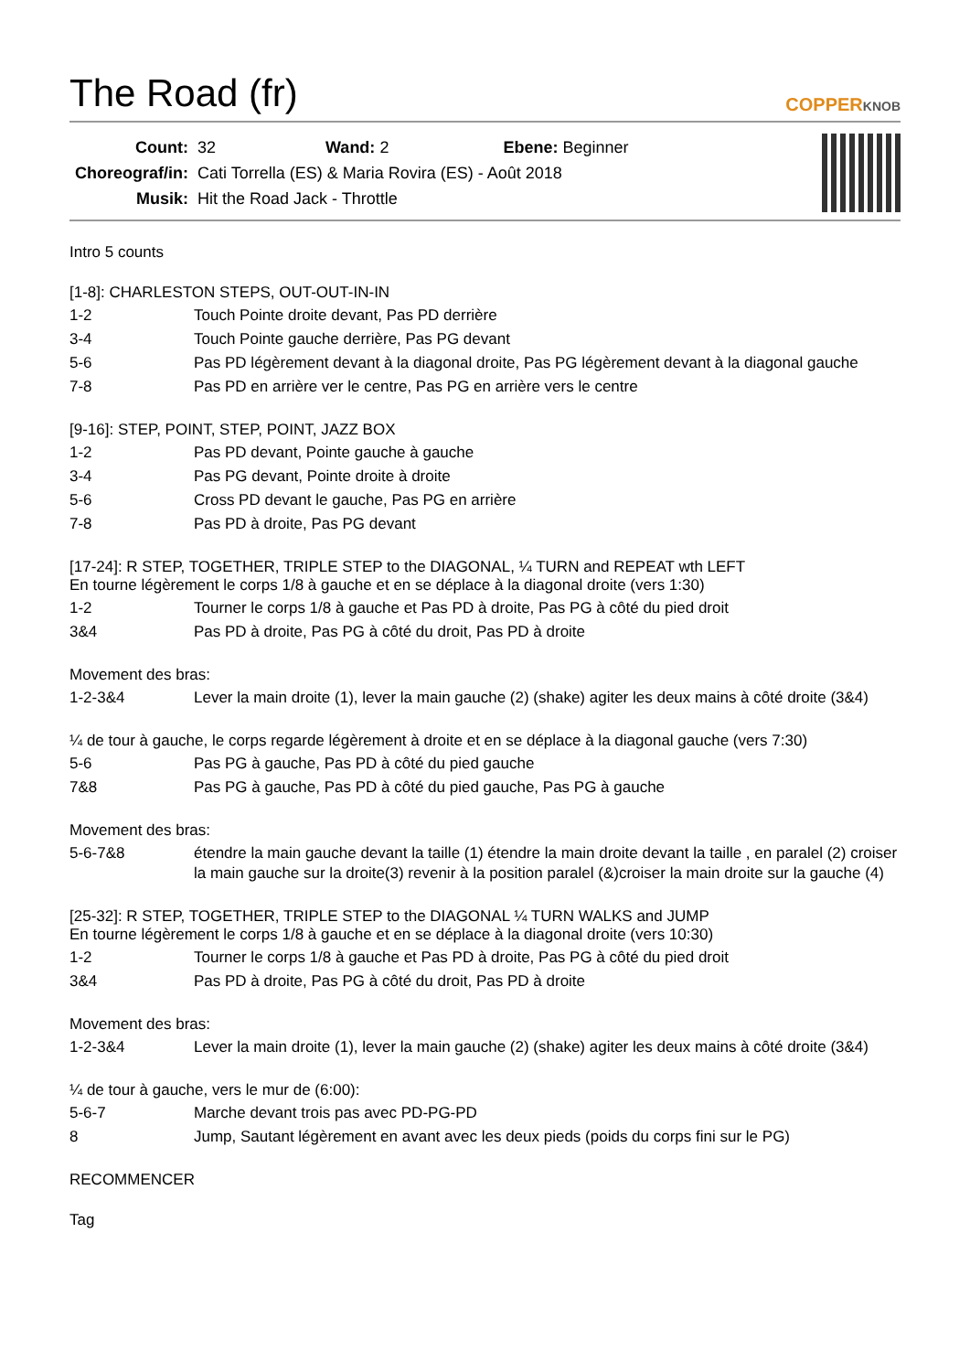The Road (fr)
COPPERKNOB
| Count: | 32 Wand: 2 Ebene: Beginner |
| Choreograf/in: | Cati Torrella (ES) & Maria Rovira (ES) - Août 2018 |
| Musik: | Hit the Road Jack - Throttle |
Intro 5 counts
[1-8]: CHARLESTON STEPS, OUT-OUT-IN-IN
| 1-2 | Touch Pointe droite devant, Pas PD derrière |
| 3-4 | Touch Pointe gauche derrière, Pas PG devant |
| 5-6 | Pas PD légèrement devant à la diagonal droite, Pas PG légèrement devant à la diagonal gauche |
| 7-8 | Pas PD en arrière ver le centre, Pas PG en arrière vers le centre |
[9-16]: STEP, POINT, STEP, POINT, JAZZ BOX
| 1-2 | Pas PD devant, Pointe gauche à gauche |
| 3-4 | Pas PG devant, Pointe droite à droite |
| 5-6 | Cross PD devant le gauche, Pas PG en arrière |
| 7-8 | Pas PD à droite, Pas PG devant |
[17-24]: R STEP, TOGETHER, TRIPLE STEP to the DIAGONAL, ¼ TURN and REPEAT wth LEFT
En tourne légèrement le corps 1/8 à gauche et en se déplace à la diagonal droite (vers 1:30)
| 1-2 | Tourner le corps 1/8 à gauche et Pas PD à droite, Pas PG à côté du pied droit |
| 3&4 | Pas PD à droite, Pas PG à côté du droit, Pas PD à droite |
Movement des bras:
| 1-2-3&4 | Lever la main droite (1), lever la main gauche (2) (shake) agiter les deux mains à côté droite (3&4) |
¼ de tour à gauche, le corps regarde légèrement à droite et en se déplace à la diagonal gauche (vers 7:30)
| 5-6 | Pas PG à gauche, Pas PD à côté du pied gauche |
| 7&8 | Pas PG à gauche, Pas PD à côté du pied gauche, Pas PG à gauche |
Movement des bras:
| 5-6-7&8 | étendre la main gauche devant la taille (1) étendre la main droite devant la taille , en paralel (2) croiser la main gauche sur la droite(3) revenir à la position paralel (&)croiser la main droite sur la gauche (4) |
[25-32]: R STEP, TOGETHER, TRIPLE STEP to the DIAGONAL ¼ TURN WALKS and JUMP
En tourne légèrement le corps 1/8 à gauche et en se déplace à la diagonal droite (vers 10:30)
| 1-2 | Tourner le corps 1/8 à gauche et Pas PD à droite, Pas PG à côté du pied droit |
| 3&4 | Pas PD à droite, Pas PG à côté du droit, Pas PD à droite |
Movement des bras:
| 1-2-3&4 | Lever la main droite (1), lever la main gauche (2) (shake) agiter les deux mains à côté droite (3&4) |
¼ de tour à gauche, vers le mur de (6:00):
| 5-6-7 | Marche devant trois pas avec PD-PG-PD |
| 8 | Jump, Sautant légèrement en avant avec les deux pieds (poids du corps fini sur le PG) |
RECOMMENCER
Tag